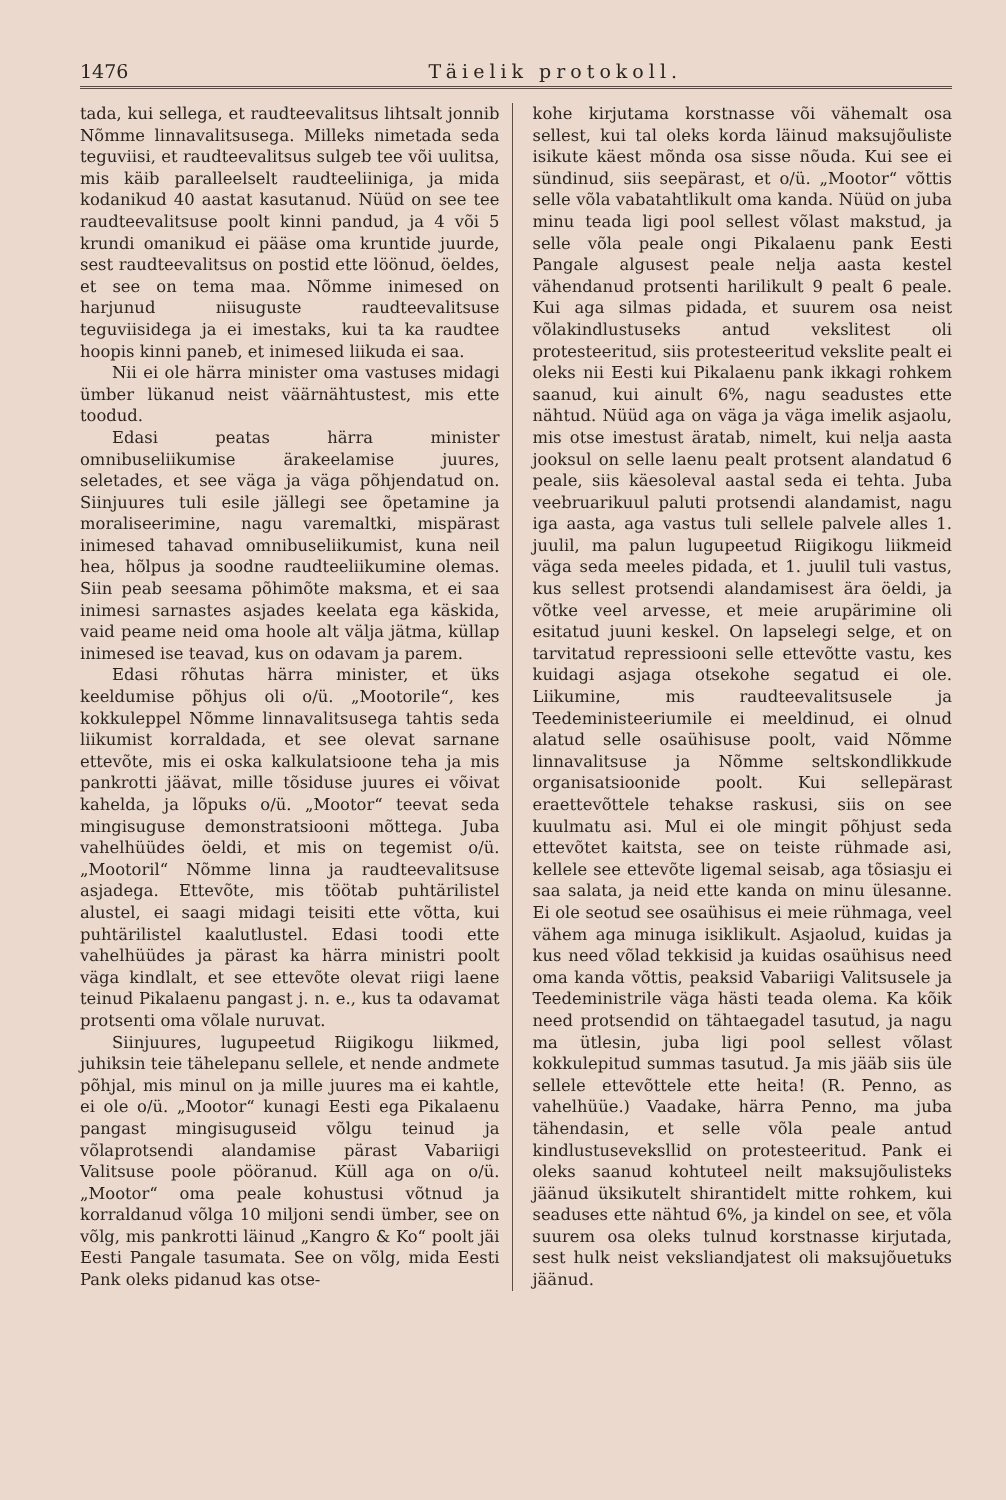1476 Täielik protokoll.
tada, kui sellega, et raudteevalitsus lihtsalt jonnib Nõmme linnavalitsusega. Milleks nimetada seda teguviisi, et raudteevalitsus sulgeb tee või uulitsa, mis käib paralleelselt raudteeliiniga, ja mida kodanikud 40 aastat kasutanud. Nüüd on see tee raudteevalitsuse poolt kinni pandud, ja 4 või 5 krundi omanikud ei pääse oma kruntide juurde, sest raudteevalitsus on postid ette löönud, öeldes, et see on tema maa. Nõmme inimesed on harjunud niisuguste raudteevalitsuse teguviisidega ja ei imestaks, kui ta ka raudtee hoopis kinni paneb, et inimesed liikuda ei saa.
Nii ei ole härra minister oma vastuses midagi ümber lükanud neist väärnähtustest, mis ette toodud.
Edasi peatas härra minister omnibuseliikumise ärakeelamise juures, seletades, et see väga ja väga põhjendatud on. Siinjuures tuli esile jällegi see õpetamine ja moraliseerimine, nagu varemaltki, mispärast inimesed tahavad omnibuseliikumist, kuna neil hea, hõlpus ja soodne raudteeliikumine olemas. Siin peab seesama põhimõte maksma, et ei saa inimesi sarnastes asjades keelata ega käskida, vaid peame neid oma hoole alt välja jätma, küllap inimesed ise teavad, kus on odavam ja parem.
Edasi rõhutas härra minister, et üks keeldumise põhjus oli o/ü. „Mootorile“, kes kokkuleppel Nõmme linnavalitsusega tahtis seda liikumist korraldada, et see olevat sarnane ettevõte, mis ei oska kalkulatsioone teha ja mis pankrotti jäävat, mille tõsiduse juures ei võivat kahelda, ja lõpuks o/ü. „Mootor“ teevat seda mingisuguse demonstratsiooni mõttega. Juba vahelhüüdes öeldi, et mis on tegemist o/ü. „Mootoril“ Nõmme linna ja raudteevalitsuse asjadega. Ettevõte, mis töötab puhtärilistel alustel, ei saagi midagi teisiti ette võtta, kui puhtärilistel kaalutlustel. Edasi toodi ette vahelhüüdes ja pärast ka härra ministri poolt väga kindlalt, et see ettevõte olevat riigi laene teinud Pikalaenu pangast j. n. e., kus ta odavamat protsenti oma võlale nuruvat.
Siinjuures, lugupeetud Riigikogu liikmed, juhiksin teie tähelepanu sellele, et nende andmete põhjal, mis minul on ja mille juures ma ei kahtle, ei ole o/ü. „Mootor“ kunagi Eesti ega Pikalaenu pangast mingisuguseid võlgu teinud ja võlaprotsendi alandamise pärast Vabariigi Valitsuse poole pööranud. Küll aga on o/ü. „Mootor“ oma peale kohustusi võtnud ja korraldanud võlga 10 miljoni sendi ümber, see on võlg, mis pankrotti läinud „Kangro & Ko“ poolt jäi Eesti Pangale tasumata. See on võlg, mida Eesti Pank oleks pidanud kas otse-
kohe kirjutama korstnasse või vähemalt osa sellest, kui tal oleks korda läinud maksujõuliste isikute käest mõnda osa sisse nõuda. Kui see ei sündinud, siis seepärast, et o/ü. „Mootor“ võttis selle võla vabatahtlikult oma kanda. Nüüd on juba minu teada ligi pool sellest võlast makstud, ja selle võla peale ongi Pikalaenu pank Eesti Pangale algusest peale nelja aasta kestel vähendanud protsenti harilikult 9 pealt 6 peale. Kui aga silmas pidada, et suurem osa neist võlakindlustuseks antud vekslitest oli protesteeritud, siis protesteeritud vekslite pealt ei oleks nii Eesti kui Pikalaenu pank ikkagi rohkem saanud, kui ainult 6%, nagu seadustes ette nähtud. Nüüd aga on väga ja väga imelik asjaolu, mis otse imestust äratab, nimelt, kui nelja aasta jooksul on selle laenu pealt protsent alandatud 6 peale, siis käesoleval aastal seda ei tehta. Juba veebruarikuul paluti protsendi alandamist, nagu iga aasta, aga vastus tuli sellele palvele alles 1. juulil, ma palun lugupeetud Riigikogu liikmeid väga seda meeles pidada, et 1. juulil tuli vastus, kus sellest protsendi alandamisest ära öeldi, ja võtke veel arvesse, et meie arupärimine oli esitatud juuni keskel. On lapselegi selge, et on tarvitatud repressiooni selle ettevõtte vastu, kes kuidagi asjaga otsekohe segatud ei ole. Liikumine, mis raudteevalitsusele ja Teedeministeeriumile ei meeldinud, ei olnud alatud selle osaühisuse poolt, vaid Nõmme linnavalitsuse ja Nõmme seltskondlikkude organisatsioonide poolt. Kui sellepärast eraettevõttele tehakse raskusi, siis on see kuulmatu asi. Mul ei ole mingit põhjust seda ettevõtet kaitsta, see on teiste rühmade asi, kellele see ettevõte ligemal seisab, aga tõsiasju ei saa salata, ja neid ette kanda on minu ülesanne. Ei ole seotud see osaühisus ei meie rühmaga, veel vähem aga minuga isiklikult. Asjaolud, kuidas ja kus need võlad tekkisid ja kuidas osaühisus need oma kanda võttis, peaksid Vabariigi Valitsusele ja Teedeministrile väga hästi teada olema. Ka kõik need protsendid on tähtaegadel tasutud, ja nagu ma ütlesin, juba ligi pool sellest võlast kokkulepitud summas tasutud. Ja mis jääb siis üle sellele ettevõttele ette heita! (R. Penno, as vahelhüüe.) Vaadake, härra Penno, ma juba tähendasin, et selle võla peale antud kindlustuseveksllid on protesteeritud. Pank ei oleks saanud kohtuteel neilt maksujõulisteks jäänud üksikutelt shirantidelt mitte rohkem, kui seaduses ette nähtud 6%, ja kindel on see, et võla suurem osa oleks tulnud korstnasse kirjutada, sest hulk neist veksliandjatest oli maksujõuetuks jäänud.